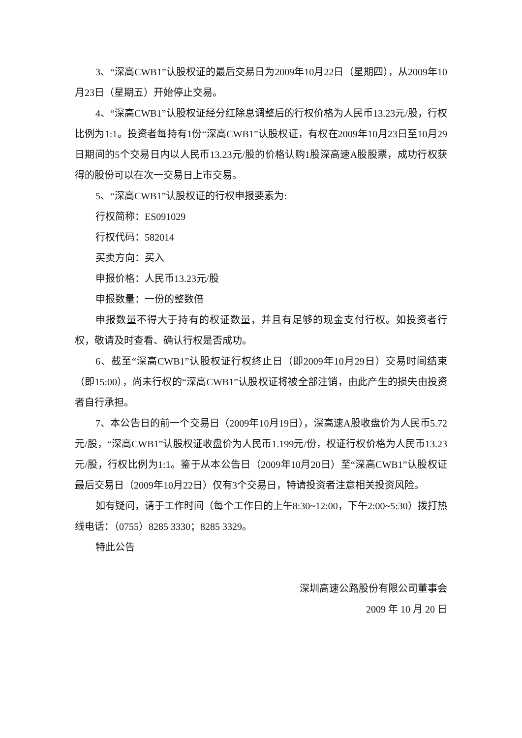3、“深高CWB1”认股权证的最后交易日为2009年10月22日（星期四），从2009年10月23日（星期五）开始停止交易。
4、“深高CWB1”认股权证经分红除息调整后的行权价格为人民币13.23元/股，行权比例为1:1。投资者每持有1份“深高CWB1”认股权证，有权在2009年10月23日至10月29日期间的5个交易日内以人民币13.23元/股的价格认购1股深高速A股股票，成功行权获得的股份可以在次一交易日上市交易。
5、“深高CWB1”认股权证的行权申报要素为:
行权简称：ES091029
行权代码：582014
买卖方向：买入
申报价格：人民币13.23元/股
申报数量：一份的整数倍
申报数量不得大于持有的权证数量，并且有足够的现金支付行权。如投资者行权，敬请及时查看、确认行权是否成功。
6、截至“深高CWB1”认股权证行权终止日（即2009年10月29日）交易时间结束（即15:00），尚未行权的“深高CWB1”认股权证将被全部注销，由此产生的损失由投资者自行承担。
7、本公告日的前一个交易日（2009年10月19日），深高速A股收盘价为人民币5.72元/股，“深高CWB1”认股权证收盘价为人民币1.199元/份，权证行权价格为人民币13.23元/股，行权比例为1:1。鉴于从本公告日（2009年10月20日）至“深高CWB1”认股权证最后交易日（2009年10月22日）仅有3个交易日，特请投资者注意相关投资风险。
如有疑问，请于工作时间（每个工作日的上午8:30~12:00，下午2:00~5:30）拨打热线电话：（0755）8285 3330；8285 3329。
特此公告
深圳高速公路股份有限公司董事会
2009 年 10 月 20 日